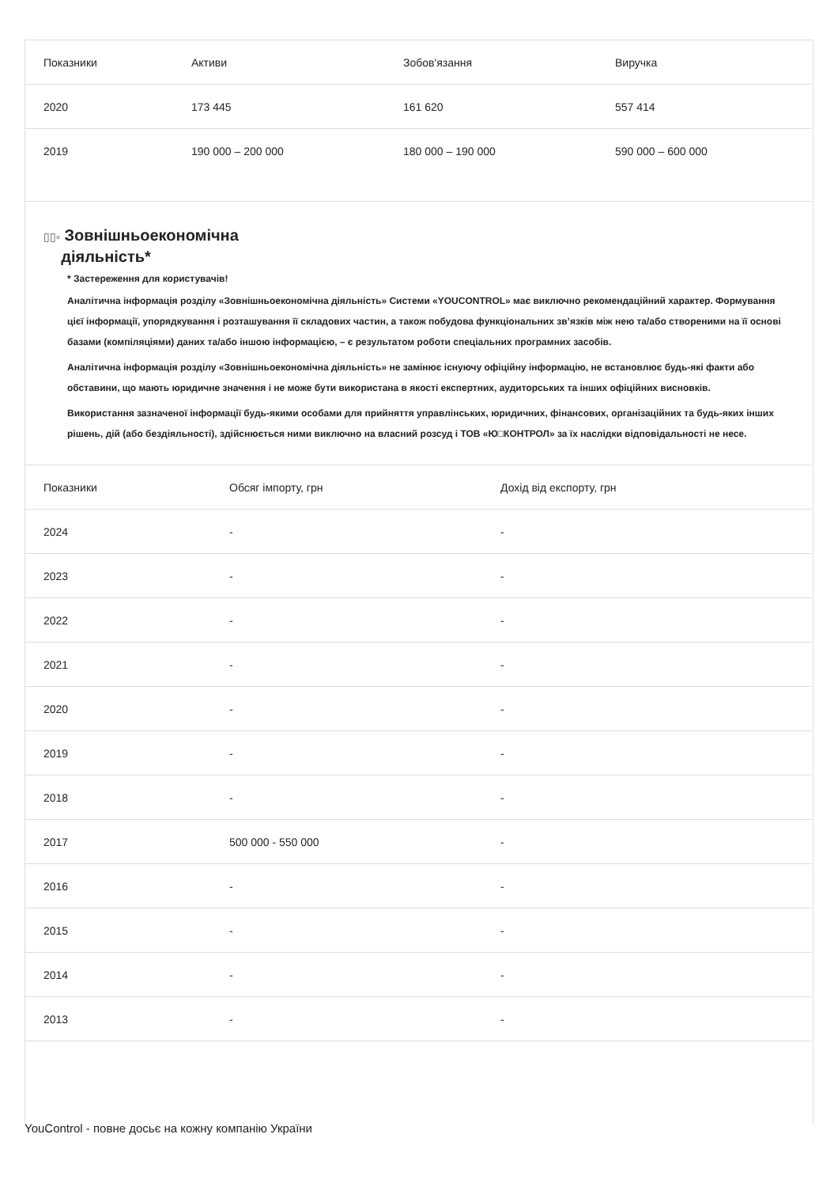| Показники | Активи | Зобов'язання | Виручка |
| --- | --- | --- | --- |
| 2020 | 173 445 | 161 620 | 557 414 |
| 2019 | 190 000 – 200 000 | 180 000 – 190 000 | 590 000 – 600 000 |
▯▯▫ Зовнішньоекономічна
діяльність*
* Застереження для користувачів!
Аналітична інформація розділу «Зовнішньоекономічна діяльність» Системи «YOUCONTROL» має виключно рекомендаційний характер. Формування цієї інформації, упорядкування і розташування її складових частин, а також побудова функціональних зв’язків між нею та/або створеними на її основі базами (компіляціями) даних та/або іншою інформацією, – є результатом роботи спеціальних програмних засобів.
Аналітична інформація розділу «Зовнішньоекономічна діяльність» не замінює існуючу офіційну інформацію, не встановлює будь-які факти або обставини, що мають юридичне значення і не може бути використана в якості експертних, аудиторських та інших офіційних висновків.
Використання зазначеної інформації будь-якими особами для прийняття управлінських, юридичних, фінансових, організаційних та будь-яких інших рішень, дій (або бездіяльності), здійснюється ними виключно на власний розсуд і ТОВ «Ю□КОНТРОЛ» за їх наслідки відповідальності не несе.
| Показники | Обсяг імпорту, грн | Дохід від експорту, грн |
| --- | --- | --- |
| 2024 | - | - |
| 2023 | - | - |
| 2022 | - | - |
| 2021 | - | - |
| 2020 | - | - |
| 2019 | - | - |
| 2018 | - | - |
| 2017 | 500 000 - 550 000 | - |
| 2016 | - | - |
| 2015 | - | - |
| 2014 | - | - |
| 2013 | - | - |
YouControl - повне досьє на кожну компанію України